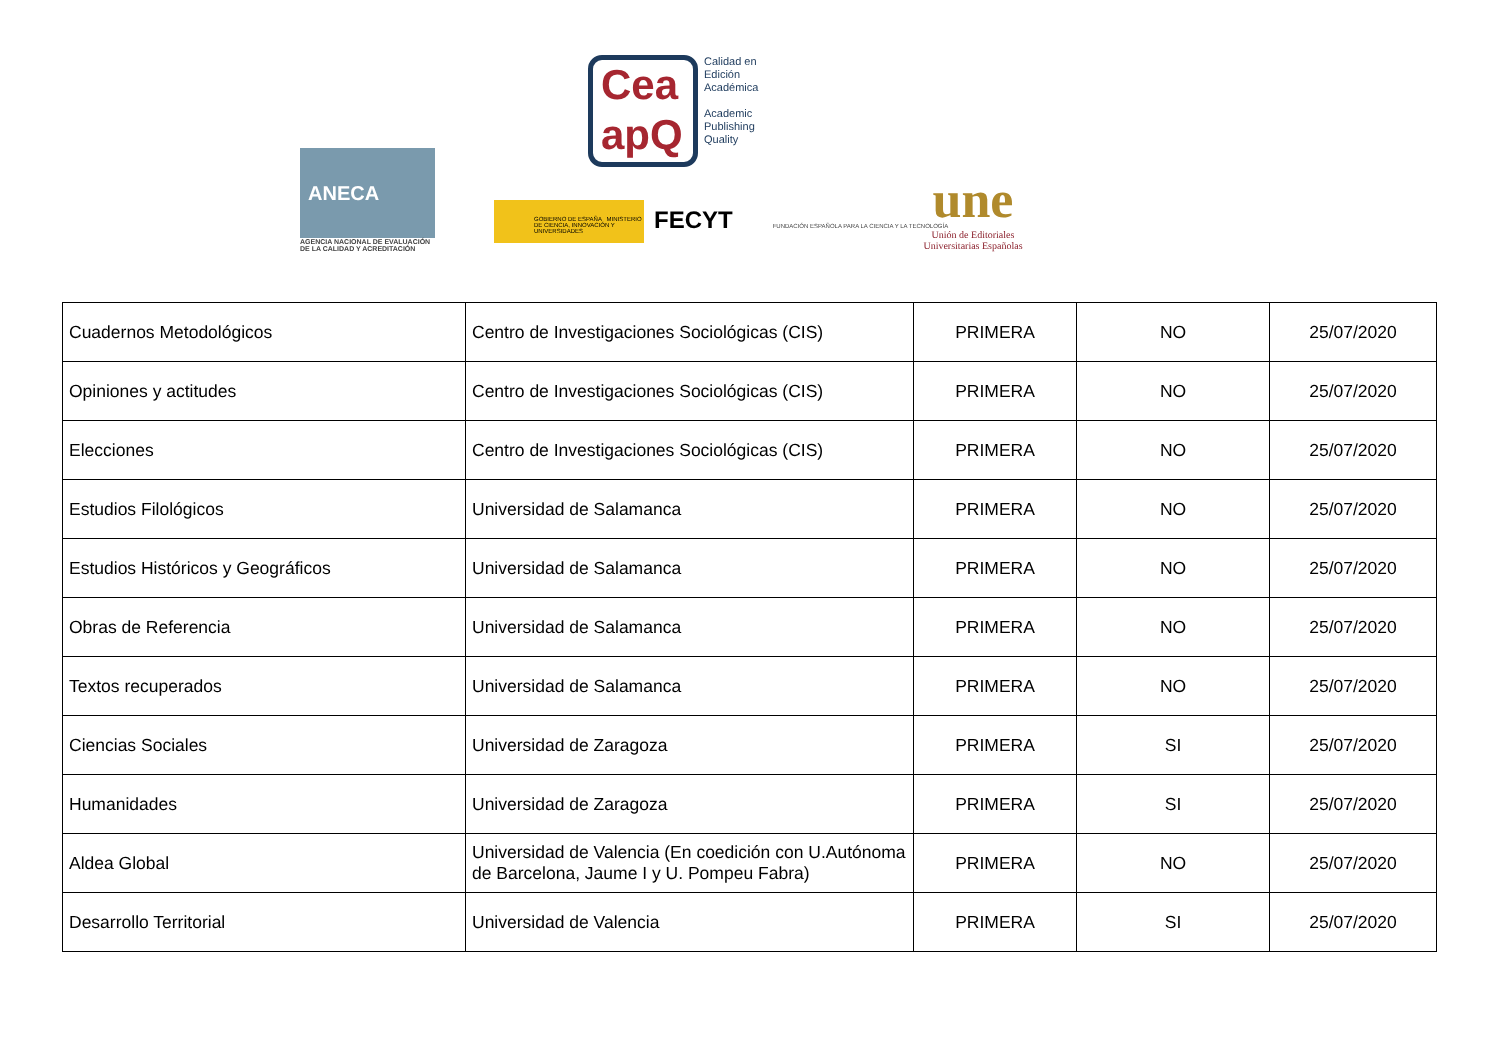ANECA
AGENCIA NACIONAL DE EVALUACIÓN DE LA CALIDAD Y ACREDITACIÓN
Cea
apQ
Calidad en
Edición
Académica
Academic
Publishing
Quality
GOBIERNO DE ESPAÑA MINISTERIO DE CIENCIA, INNOVACIÓN Y UNIVERSIDADES
FECYT FUNDACIÓN ESPAÑOLA PARA LA CIENCIA Y LA TECNOLOGÍA
une
Unión de Editoriales
Universitarias Españolas
| Cuadernos Metodológicos | Centro de Investigaciones Sociológicas (CIS) | PRIMERA | NO | 25/07/2020 |
| Opiniones y actitudes | Centro de Investigaciones Sociológicas (CIS) | PRIMERA | NO | 25/07/2020 |
| Elecciones | Centro de Investigaciones Sociológicas (CIS) | PRIMERA | NO | 25/07/2020 |
| Estudios Filológicos | Universidad de Salamanca | PRIMERA | NO | 25/07/2020 |
| Estudios Históricos y Geográficos | Universidad de Salamanca | PRIMERA | NO | 25/07/2020 |
| Obras de Referencia | Universidad de Salamanca | PRIMERA | NO | 25/07/2020 |
| Textos recuperados | Universidad de Salamanca | PRIMERA | NO | 25/07/2020 |
| Ciencias Sociales | Universidad de Zaragoza | PRIMERA | SI | 25/07/2020 |
| Humanidades | Universidad de Zaragoza | PRIMERA | SI | 25/07/2020 |
| Aldea Global | Universidad de Valencia (En coedición con U.Autónoma de Barcelona, Jaume I y U. Pompeu Fabra) | PRIMERA | NO | 25/07/2020 |
| Desarrollo Territorial | Universidad de Valencia | PRIMERA | SI | 25/07/2020 |